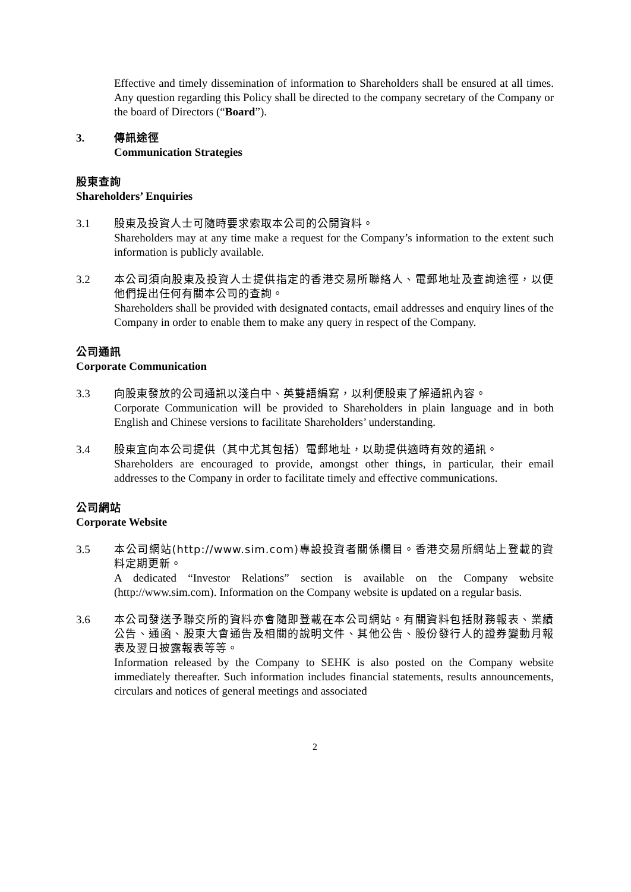Effective and timely dissemination of information to Shareholders shall be ensured at all times. Any question regarding this Policy shall be directed to the company secretary of the Company or the board of Directors (“Board”).
3. 傳訊途徑
Communication Strategies
股東查詢
Shareholders’ Enquiries
3.1 股東及投資人士可隨時要求索取本公司的公開資料。
Shareholders may at any time make a request for the Company’s information to the extent such information is publicly available.
3.2 本公司須向股東及投資人士提供指定的香港交易所聯絡人、電郵地址及查詢途徑，以便他們提出任何有關本公司的查詢。
Shareholders shall be provided with designated contacts, email addresses and enquiry lines of the Company in order to enable them to make any query in respect of the Company.
公司通訊
Corporate Communication
3.3 向股東發放的公司通訊以淺白中、英雙語編寫，以利便股東了解通訊內容。
Corporate Communication will be provided to Shareholders in plain language and in both English and Chinese versions to facilitate Shareholders’ understanding.
3.4 股東宜向本公司提供（其中尤其包括）電郵地址，以助提供適時有效的通訊。
Shareholders are encouraged to provide, amongst other things, in particular, their email addresses to the Company in order to facilitate timely and effective communications.
公司網站
Corporate Website
3.5 本公司網站(http://www.sim.com)專設投資者關係欄目。香港交易所網站上登載的資料定期更新。
A dedicated “Investor Relations” section is available on the Company website (http://www.sim.com). Information on the Company website is updated on a regular basis.
3.6 本公司發送予聯交所的資料亦會隨即登載在本公司網站。有關資料包括財務報表、業績公告、通函、股東大會通告及相關的說明文件、其他公告、股份發行人的證券變動月報表及翌日披露報表等等。
Information released by the Company to SEHK is also posted on the Company website immediately thereafter. Such information includes financial statements, results announcements, circulars and notices of general meetings and associated
2